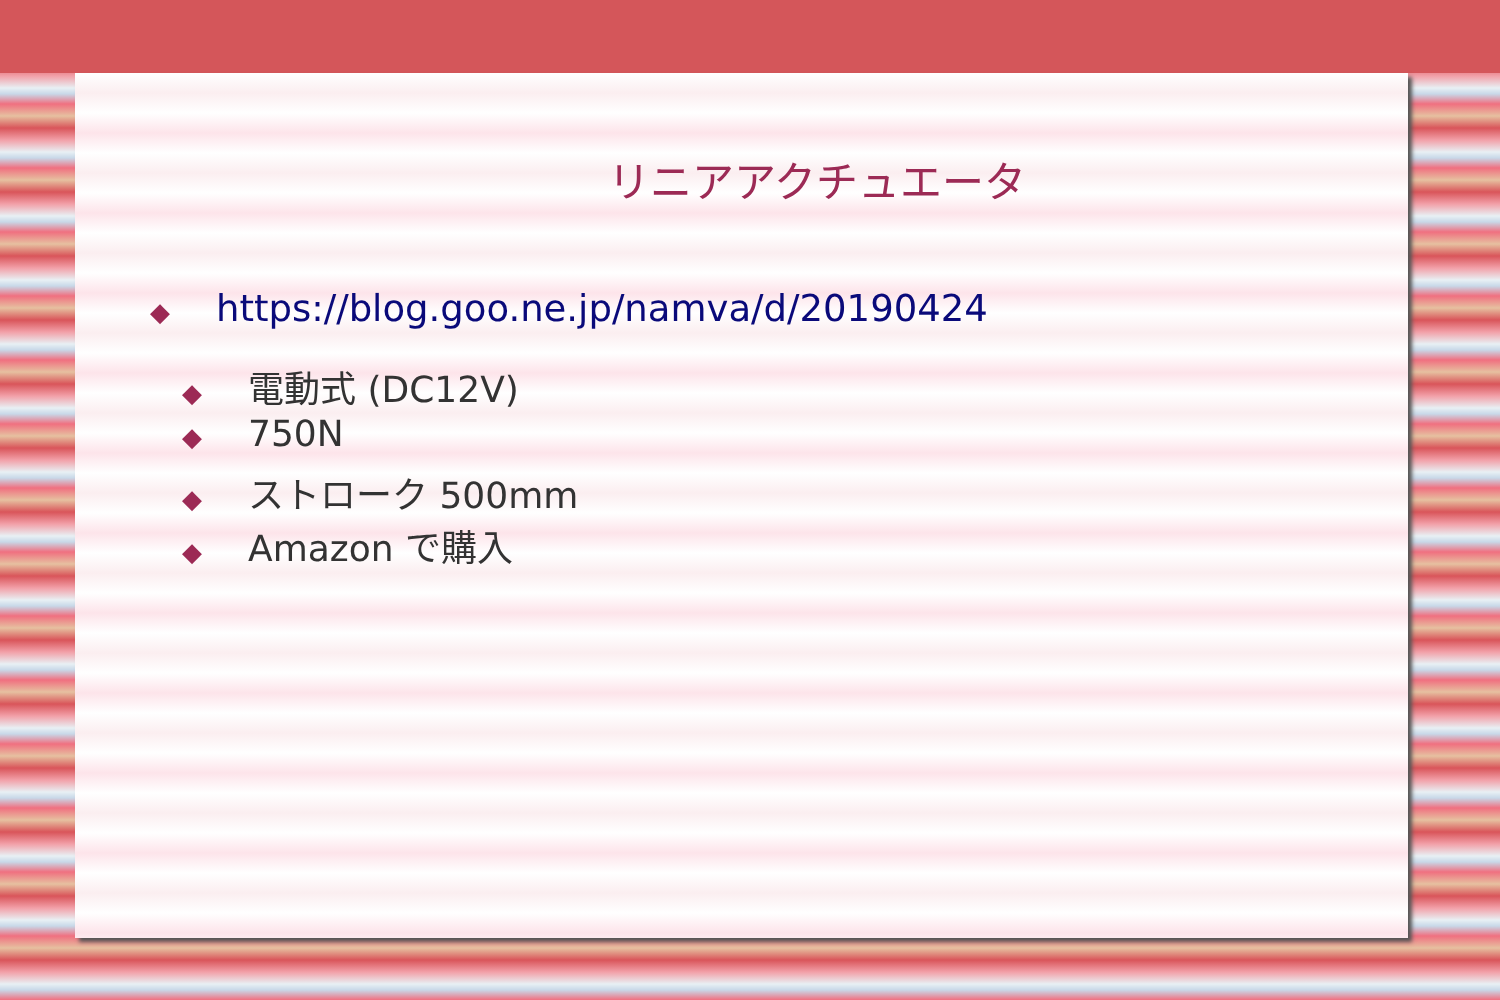リニアアクチュエータ
◆ https://blog.goo.ne.jp/namva/d/20190424
◆ 電動式 (DC12V)
◆ 750N
◆ ストローク 500mm
◆ Amazon で購入